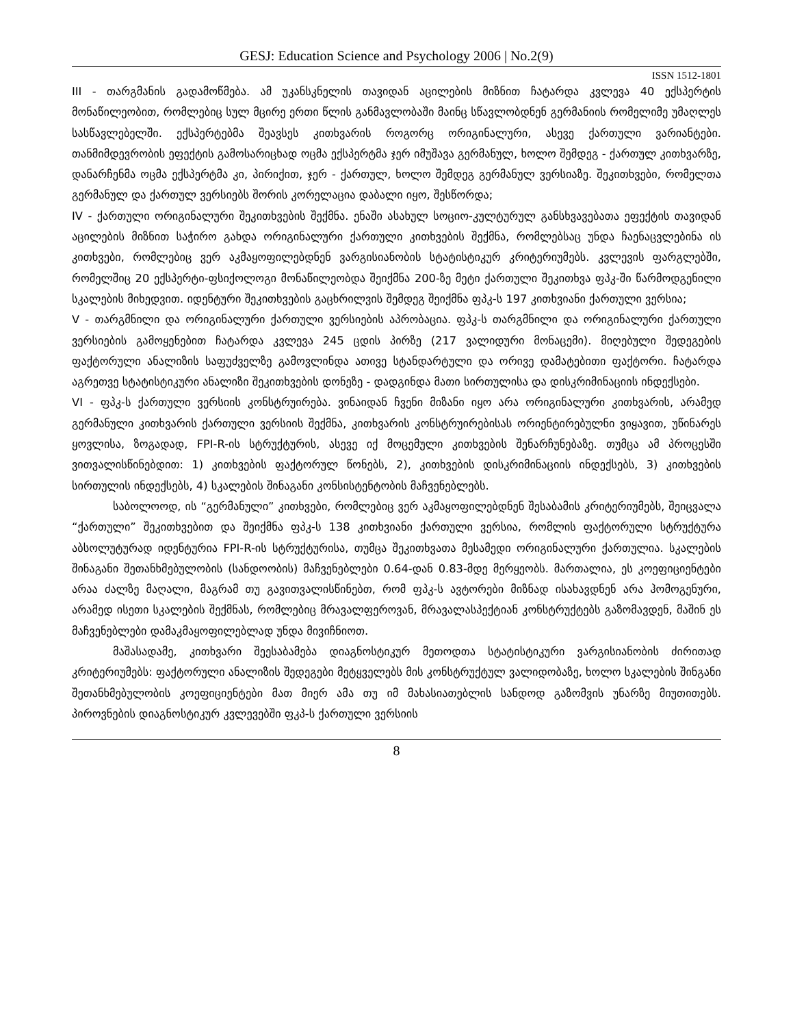GESJ: Education Science and Psychology 2006 | No.2(9)
ISSN 1512-1801
III - თარგმანის გადამოწმება. ამ უკანსკნელის თავიდან აცილების მიზნით ჩატარდა კვლევა 40 ექსპერტის მონაწილეობით, რომლებიც სულ მცირე ერთი წლის განმავლობაში მაინც სწავლობდნენ გერმანიის რომელიმე უმაღლეს სასწავლებელში. ექსპერტებმა შეავსეს კითხვარის როგორც ორიგინალური, ასევე ქართული ვარიანტები. თანმიმდევრობის ეფექტის გამოსარიცხად ოცმა ექსპერტმა ჯერ იმუშავა გერმანულ, ხოლო შემდეგ - ქართულ კითხვარზე, დანარჩენმა ოცმა ექსპერტმა კი, პირიქით, ჯერ - ქართულ, ხოლო შემდეგ გერმანულ ვერსიაზე. შეკითხვები, რომელთა გერმანულ და ქართულ ვერსიებს შორის კორელაცია დაბალი იყო, შესწორდა;
IV - ქართული ორიგინალური შეკითხვების შექმნა. ენაში ასახულ სოციო-კულტურულ განსხვავებათა ეფექტის თავიდან აცილების მიზნით საჭირო გახდა ორიგინალური ქართული კითხვების შექმნა, რომლებსაც უნდა ჩაენაცვლებინა ის კითხვები, რომლებიც ვერ აკმაყოფილებდნენ ვარგისიანობის სტატისტიკურ კრიტერიუმებს. კვლევის ფარგლებში, რომელშიც 20 ექსპერტი-ფსიქოლოგი მონაწილეობდა შეიქმნა 200-ზე მეტი ქართული შეკითხვა ფპკ-ში წარმოდგენილი სკალების მიხედვით. იდენტური შეკითხვების გაცხრილვის შემდეგ შეიქმნა ფპკ-ს 197 კითხვიანი ქართული ვერსია;
V - თარგმნილი და ორიგინალური ქართული ვერსიების აპრობაცია. ფპკ-ს თარგმნილი და ორიგინალური ქართული ვერსიების გამოყენებით ჩატარდა კვლევა 245 ცდის პირზე (217 ვალიდური მონაცემი). მიღებული შედეგების ფაქტორული ანალიზის საფუძველზე გამოვლინდა ათივე სტანდარტული და ორივე დამატებითი ფაქტორი. ჩატარდა აგრეთვე სტატისტიკური ანალიზი შეკითხვების დონეზე - დადგინდა მათი სირთულისა და დისკრიმინაციის ინდექსები.
VI - ფპკ-ს ქართული ვერსიის კონსტრუირება. ვინაიდან ჩვენი მიზანი იყო არა ორიგინალური კითხვარის, არამედ გერმანული კითხვარის ქართული ვერსიის შექმნა, კითხვარის კონსტრუირებისას ორიენტირებულნი ვიყავით, უწინარეს ყოვლისა, ზოგადად, FPI-R-ის სტრუქტურის, ასევე იქ მოცემული კითხვების შენარჩუნებაზე. თუმცა ამ პროცესში ვითვალისწინებდით: 1) კითხვების ფაქტორულ წონებს, 2), კითხვების დისკრიმინაციის ინდექსებს, 3) კითხვების სირთულის ინდექსებს, 4) სკალების შინაგანი კონსისტენტობის მაჩვენებლებს.
საბოლოოდ, ის “გერმანული” კითხვები, რომლებიც ვერ აკმაყოფილებდნენ შესაბამის კრიტერიუმებს, შეიცვალა “ქართული” შეკითხვებით და შეიქმნა ფპკ-ს 138 კითხვიანი ქართული ვერსია, რომლის ფაქტორული სტრუქტურა აბსოლუტურად იდენტურია FPI-R-ის სტრუქტურისა, თუმცა შეკითხვათა მესამედი ორიგინალური ქართულია. სკალების შინაგანი შეთანხმებულობის (სანდოობის) მაჩვენებლები 0.64-დან 0.83-მდე მერყეობს. მართალია, ეს კოეფიციენტები არაა ძალზე მაღალი, მაგრამ თუ გავითვალისწინებთ, რომ ფპკ-ს ავტორები მიზნად ისახავდნენ არა ჰომოგენური, არამედ ისეთი სკალების შექმნას, რომლებიც მრავალფეროვან, მრავალასპექტიან კონსტრუქტებს გაზომავდენ, მაშინ ეს მაჩვენებლები დამაკმაყოფილებლად უნდა მივიჩნიოთ.
მაშასადამე, კითხვარი შეესაბამება დიაგნოსტიკურ მეთოდთა სტატისტიკური ვარგისიანობის ძირითად კრიტერიუმებს: ფაქტორული ანალიზის შედეგები მეტყველებს მის კონსტრუქტულ ვალიდობაზე, ხოლო სკალების შინგანი შეთანხმებულობის კოეფიციენტები მათ მიერ ამა თუ იმ მახასიათებლის სანდოდ გაზომვის უნარზე მიუთითებს. პიროვნების დიაგნოსტიკურ კვლევებში ფკპ-ს ქართული ვერსიის
8